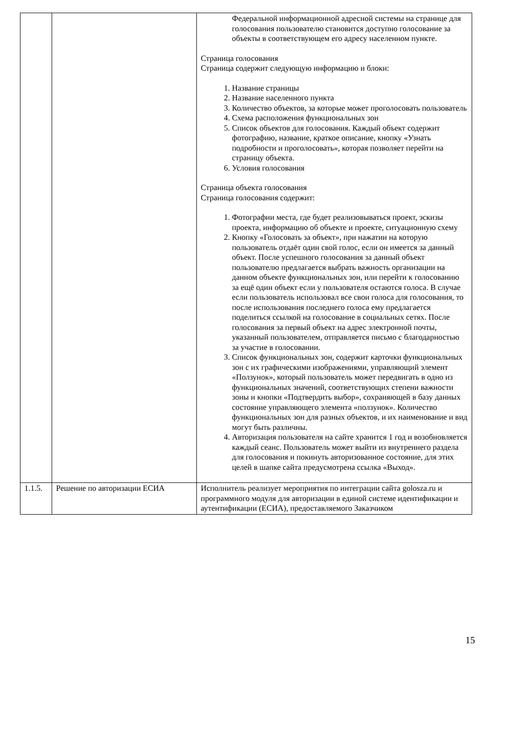| | | Федеральной информационной адресной системы на странице для голосования пользователю становится доступно голосование за объекты в соответствующем его адресу населенном пункте. Страница голосования Страница содержит следующую информацию и блоки: 1. Название страницы 2. Название населенного пункта 3. Количество объектов, за которые может проголосовать пользователь 4. Схема расположения функциональных зон 5. Список объектов для голосования. Каждый объект содержит фотографию, название, краткое описание, кнопку «Узнать подробности и проголосовать», которая позволяет перейти на страницу объекта. 6. Условия голосования Страница объекта голосования Страница голосования содержит: 1. Фотографии места, где будет реализовываться проект, эскизы проекта, информацию об объекте и проекте, ситуационную схему 2. Кнопку «Голосовать за объект», при нажатии на которую пользователь отдаёт один свой голос, если он имеется за данный объект. После успешного голосования за данный объект пользователю предлагается выбрать важность организации на данном объекте функциональных зон, или перейти к голосованию за ещё один объект если у пользователя остаются голоса. В случае если пользователь использовал все свои голоса для голосования, то после использования последнего голоса ему предлагается поделиться ссылкой на голосование в социальных сетях. После голосования за первый объект на адрес электронной почты, указанный пользователем, отправляется письмо с благодарностью за участие в голосовании. 3. Список функциональных зон, содержит карточки функциональных зон с их графическими изображениями, управляющий элемент «Ползунок», который пользователь может передвигать в одно из функциональных значений, соответствующих степени важности зоны и кнопки «Подтвердить выбор», сохраняющей в базу данных состояние управляющего элемента «ползунок». Количество функциональных зон для разных объектов, и их наименование и вид могут быть различны. 4. Авторизация пользователя на сайте хранится 1 год и возобновляется каждый сеанс. Пользователь может выйти из внутреннего раздела для голосования и покинуть авторизованное состояние, для этих целей в шапке сайта предусмотрена ссылка «Выход». |
| 1.1.5. | Решение по авторизации ЕСИА | Исполнитель реализует мероприятия по интеграции сайта golosza.ru и программного модуля для авторизации в единой системе идентификации и аутентификации (ЕСИА), предоставляемого Заказчиком |
15